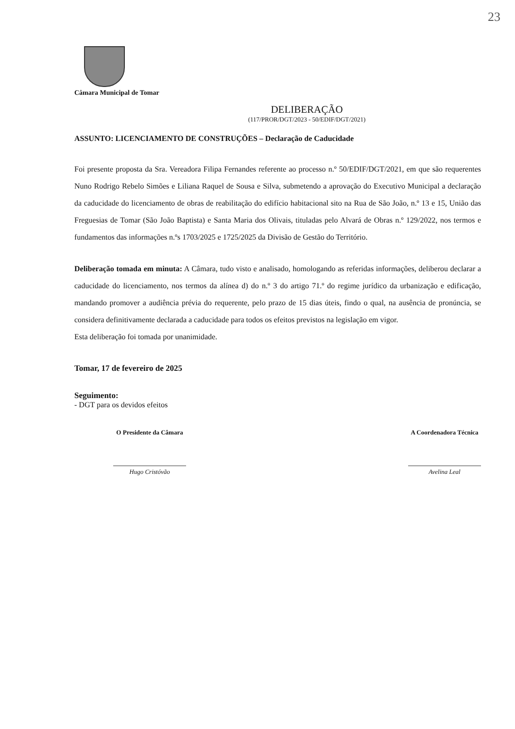23
Câmara Municipal de Tomar
DELIBERAÇÃO
(117/PROR/DGT/2023 - 50/EDIF/DGT/2021)
ASSUNTO: LICENCIAMENTO DE CONSTRUÇÕES – Declaração de Caducidade
Foi presente proposta da Sra. Vereadora Filipa Fernandes referente ao processo n.º 50/EDIF/DGT/2021, em que são requerentes Nuno Rodrigo Rebelo Simões e Liliana Raquel de Sousa e Silva, submetendo a aprovação do Executivo Municipal a declaração da caducidade do licenciamento de obras de reabilitação do edifício habitacional sito na Rua de São João, n.º 13 e 15, União das Freguesias de Tomar (São João Baptista) e Santa Maria dos Olivais, tituladas pelo Alvará de Obras n.º 129/2022, nos termos e fundamentos das informações n.ºs 1703/2025 e 1725/2025 da Divisão de Gestão do Território.
Deliberação tomada em minuta: A Câmara, tudo visto e analisado, homologando as referidas informações, deliberou declarar a caducidade do licenciamento, nos termos da alínea d) do n.º 3 do artigo 71.º do regime jurídico da urbanização e edificação, mandando promover a audiência prévia do requerente, pelo prazo de 15 dias úteis, findo o qual, na ausência de pronúncia, se considera definitivamente declarada a caducidade para todos os efeitos previstos na legislação em vigor.
Esta deliberação foi tomada por unanimidade.
Tomar, 17 de fevereiro de 2025
Seguimento:
- DGT para os devidos efeitos
O Presidente da Câmara
Hugo Cristóvão
A Coordenadora Técnica
Avelina Leal